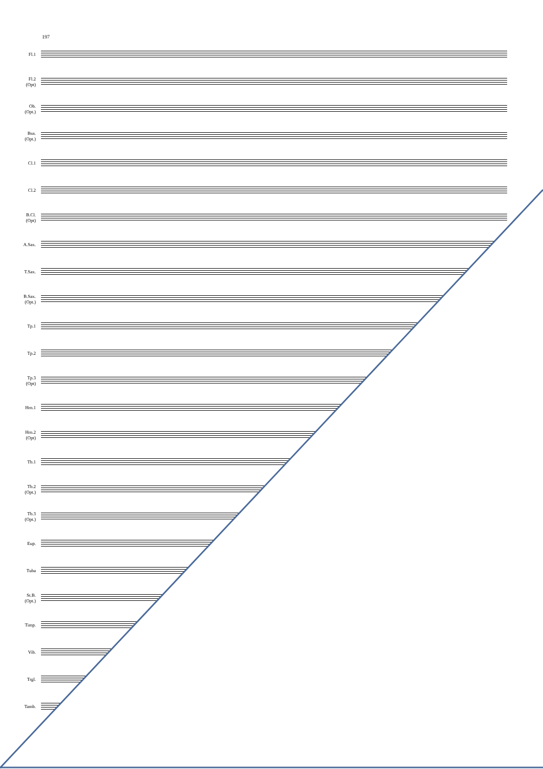197
Fl.1
Fl.2
(Opt)
Ob.
(Opt.)
Bsn.
(Opt.)
Cl.1
Cl.2
B.Cl.
(Opt)
A.Sax.
T.Sax.
B.Sax.
(Opt.)
Tp.1
Tp.2
Tp.3
(Opt)
Hrn.1
Hrn.2
(Opt)
Tb.1
Tb.2
(Opt.)
Tb.3
(Opt.)
Eup.
Tuba
St.B.
(Opt.)
Timp.
Vib.
Trgl.
Tamb.